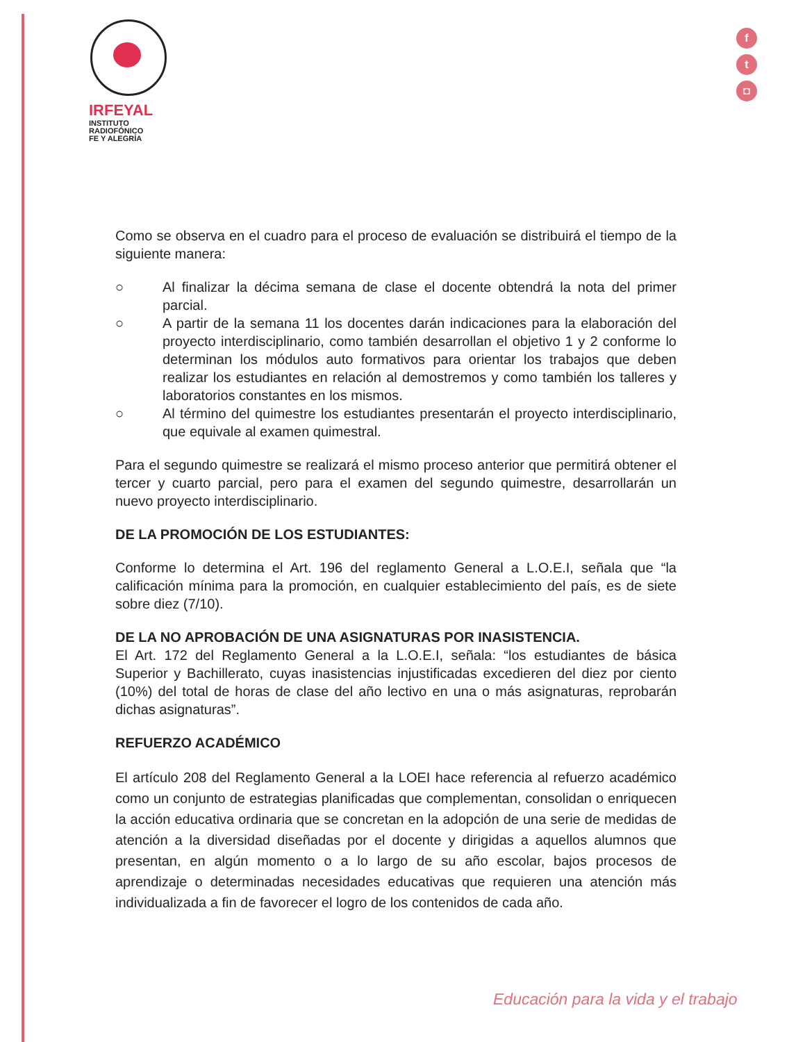IRFEYAL
INSTITUTO
RADIOFÓNICO
FE Y ALEGRÍA
f
t
◘
Como se observa en el cuadro para el proceso de evaluación se distribuirá el tiempo de la siguiente manera:
○ Al finalizar la décima semana de clase el docente obtendrá la nota del primer parcial.
○ A partir de la semana 11 los docentes darán indicaciones para la elaboración del proyecto interdisciplinario, como también desarrollan el objetivo 1 y 2 conforme lo determinan los módulos auto formativos para orientar los trabajos que deben realizar los estudiantes en relación al demostremos y como también los talleres y laboratorios constantes en los mismos.
○ Al término del quimestre los estudiantes presentarán el proyecto interdisciplinario, que equivale al examen quimestral.
Para el segundo quimestre se realizará el mismo proceso anterior que permitirá obtener el tercer y cuarto parcial, pero para el examen del segundo quimestre, desarrollarán un nuevo proyecto interdisciplinario.
DE LA PROMOCIÓN DE LOS ESTUDIANTES:
Conforme lo determina el Art. 196 del reglamento General a L.O.E.I, señala que “la calificación mínima para la promoción, en cualquier establecimiento del país, es de siete sobre diez (7/10).
DE LA NO APROBACIÓN DE UNA ASIGNATURAS POR INASISTENCIA.
El Art. 172 del Reglamento General a la L.O.E.I, señala: “los estudiantes de básica Superior y Bachillerato, cuyas inasistencias injustificadas excedieren del diez por ciento (10%) del total de horas de clase del año lectivo en una o más asignaturas, reprobarán dichas asignaturas”.
REFUERZO ACADÉMICO
El artículo 208 del Reglamento General a la LOEI hace referencia al refuerzo académico como un conjunto de estrategias planificadas que complementan, consolidan o enriquecen la acción educativa ordinaria que se concretan en la adopción de una serie de medidas de atención a la diversidad diseñadas por el docente y dirigidas a aquellos alumnos que presentan, en algún momento o a lo largo de su año escolar, bajos procesos de aprendizaje o determinadas necesidades educativas que requieren una atención más individualizada a fin de favorecer el logro de los contenidos de cada año.
Educación para la vida y el trabajo